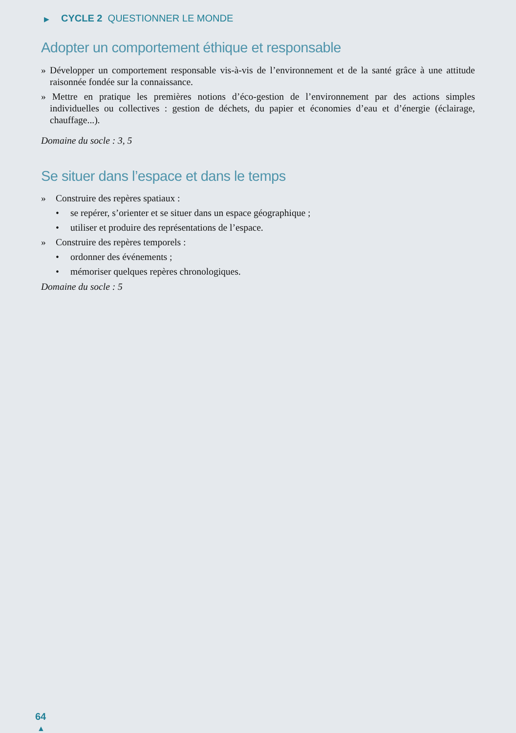▶ CYCLE 2 QUESTIONNER LE MONDE
Adopter un comportement éthique et responsable
» Développer un comportement responsable vis-à-vis de l’environnement et de la santé grâce à une attitude raisonnée fondée sur la connaissance.
» Mettre en pratique les premières notions d’éco-gestion de l’environnement par des actions simples individuelles ou collectives : gestion de déchets, du papier et économies d’eau et d’énergie (éclairage, chauffage...).
Domaine du socle : 3, 5
Se situer dans l’espace et dans le temps
» Construire des repères spatiaux :
• se repérer, s’orienter et se situer dans un espace géographique ;
• utiliser et produire des représentations de l’espace.
» Construire des repères temporels :
• ordonner des événements ;
• mémoriser quelques repères chronologiques.
Domaine du socle : 5
64
▲